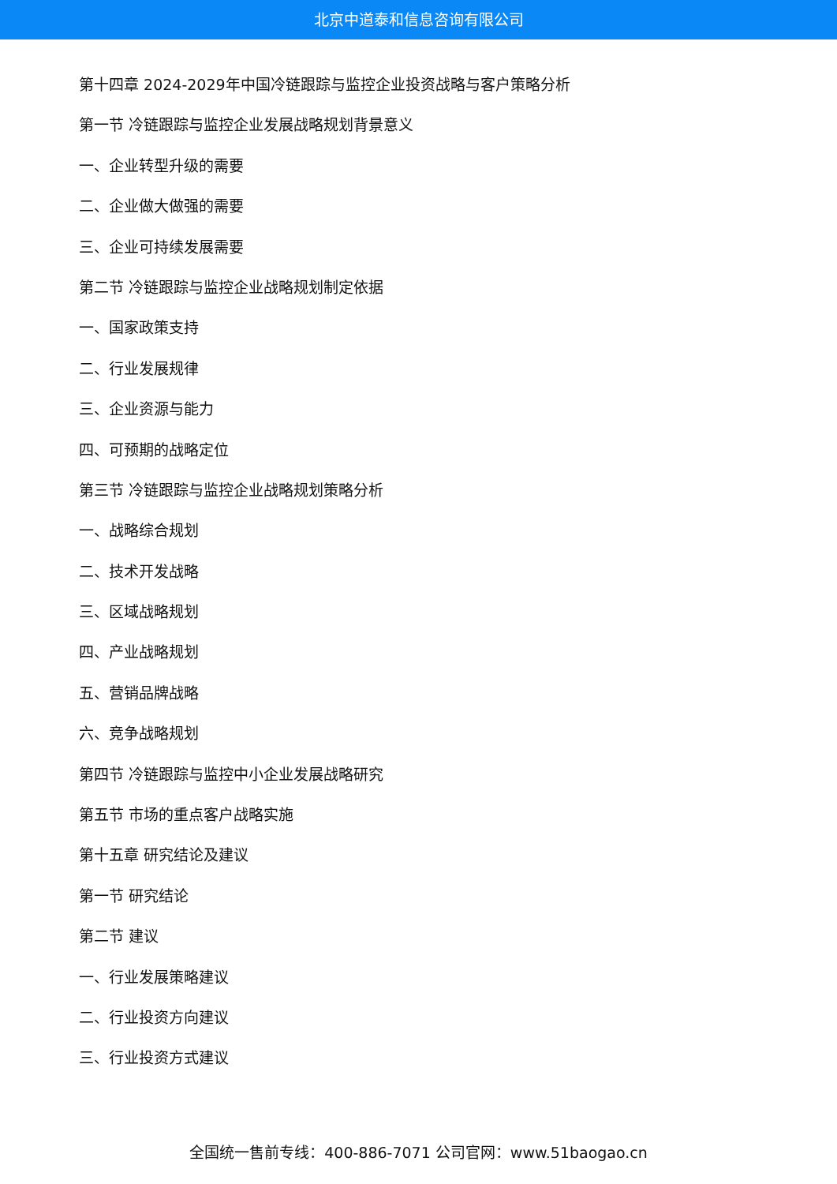北京中道泰和信息咨询有限公司
第十四章 2024-2029年中国冷链跟踪与监控企业投资战略与客户策略分析
第一节 冷链跟踪与监控企业发展战略规划背景意义
一、企业转型升级的需要
二、企业做大做强的需要
三、企业可持续发展需要
第二节 冷链跟踪与监控企业战略规划制定依据
一、国家政策支持
二、行业发展规律
三、企业资源与能力
四、可预期的战略定位
第三节 冷链跟踪与监控企业战略规划策略分析
一、战略综合规划
二、技术开发战略
三、区域战略规划
四、产业战略规划
五、营销品牌战略
六、竞争战略规划
第四节 冷链跟踪与监控中小企业发展战略研究
第五节 市场的重点客户战略实施
第十五章 研究结论及建议
第一节 研究结论
第二节 建议
一、行业发展策略建议
二、行业投资方向建议
三、行业投资方式建议
全国统一售前专线：400-886-7071 公司官网：www.51baogao.cn